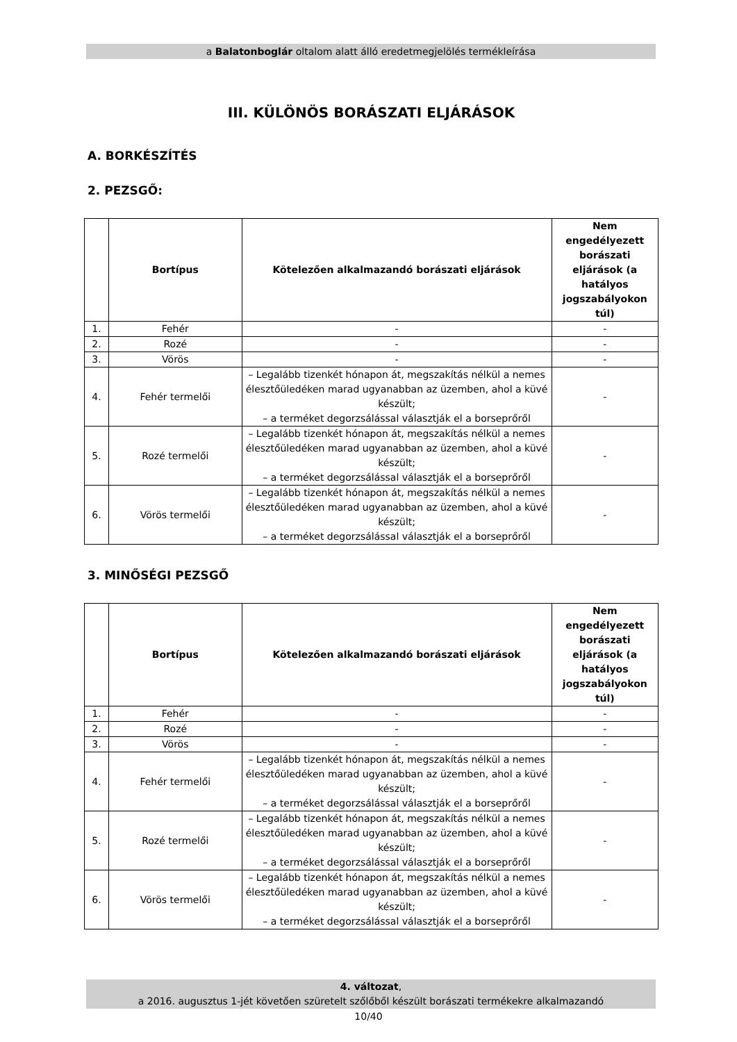a Balatonboglár oltalom alatt álló eredetmegjelölés termékleírása
III. KÜLÖNÖS BORÁSZATI ELJÁRÁSOK
A. BORKÉSZÍTÉS
2. PEZSGŐ:
| | Bortípus | Kötelezően alkalmazandó borászati eljárások | Nem engedélyezett borászati eljárások (a hatályos jogszabályokon túl) |
| --- | --- | --- | --- |
| 1. | Fehér | - | - |
| 2. | Rozé | - | - |
| 3. | Vörös | - | - |
| 4. | Fehér termelői | – Legalább tizenkét hónapon át, megszakítás nélkül a nemes élesztőüledéken marad ugyanabban az üzemben, ahol a küvé készült; – a terméket degorzsálással választják el a borseprőről | - |
| 5. | Rozé termelői | – Legalább tizenkét hónapon át, megszakítás nélkül a nemes élesztőüledéken marad ugyanabban az üzemben, ahol a küvé készült; – a terméket degorzsálással választják el a borseprőről | - |
| 6. | Vörös termelői | – Legalább tizenkét hónapon át, megszakítás nélkül a nemes élesztőüledéken marad ugyanabban az üzemben, ahol a küvé készült; – a terméket degorzsálással választják el a borseprőről | - |
3. MINŐSÉGI PEZSGŐ
| | Bortípus | Kötelezően alkalmazandó borászati eljárások | Nem engedélyezett borászati eljárások (a hatályos jogszabályokon túl) |
| --- | --- | --- | --- |
| 1. | Fehér | - | - |
| 2. | Rozé | - | - |
| 3. | Vörös | - | - |
| 4. | Fehér termelői | – Legalább tizenkét hónapon át, megszakítás nélkül a nemes élesztőüledéken marad ugyanabban az üzemben, ahol a küvé készült; – a terméket degorzsálással választják el a borseprőről | - |
| 5. | Rozé termelői | – Legalább tizenkét hónapon át, megszakítás nélkül a nemes élesztőüledéken marad ugyanabban az üzemben, ahol a küvé készült; – a terméket degorzsálással választják el a borseprőről | - |
| 6. | Vörös termelői | – Legalább tizenkét hónapon át, megszakítás nélkül a nemes élesztőüledéken marad ugyanabban az üzemben, ahol a küvé készült; – a terméket degorzsálással választják el a borseprőről | - |
4. változat,
a 2016. augusztus 1-jét követően szüretelt szőlőből készült borászati termékekre alkalmazandó
10/40